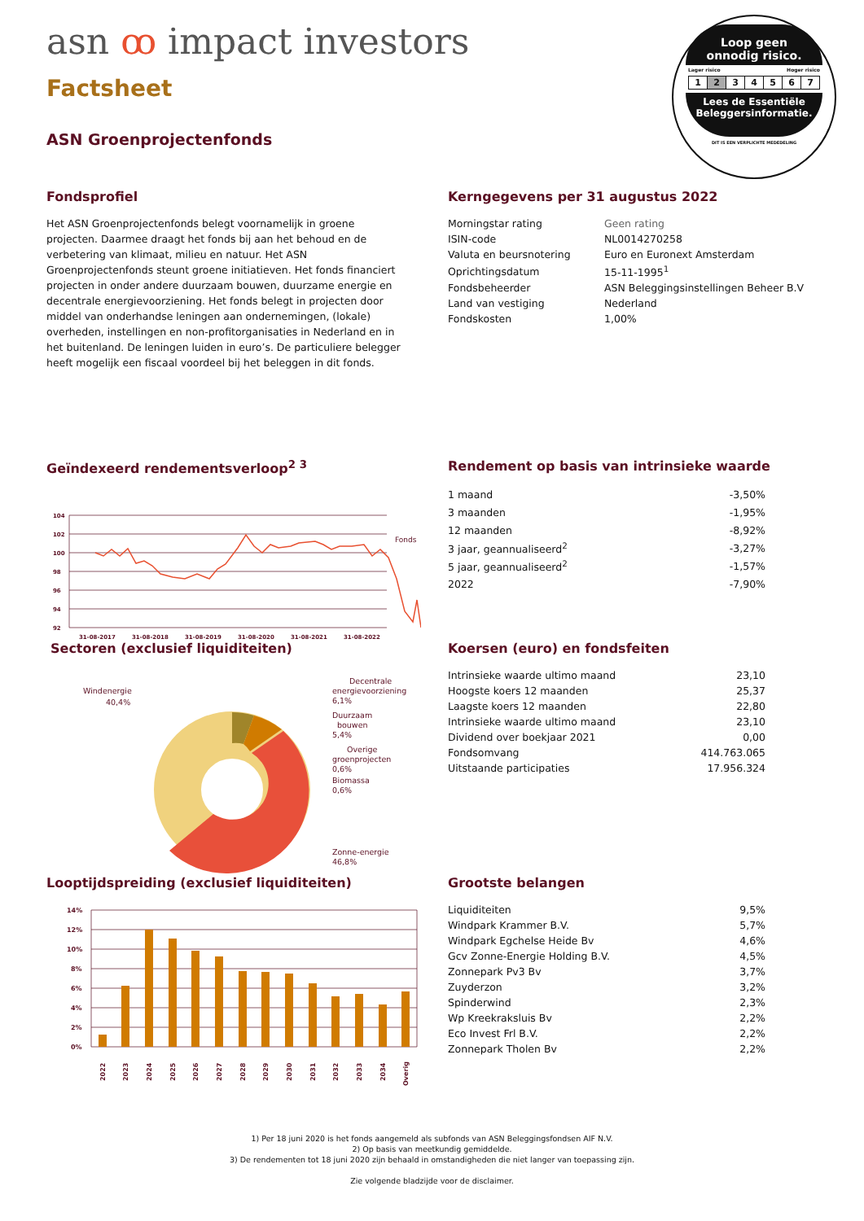asn ꝏ impact investors
Factsheet
ASN Groenprojectenfonds
Loop geen
onnodig risico.
Lager risico Hoger risico
| 1 | 2 | 3 | 4 | 5 | 6 | 7 |
Lees de Essentiële
Beleggersinformatie.
DIT IS EEN VERPLICHTE MEDEDELING
Fondsprofiel
Het ASN Groenprojectenfonds belegt voornamelijk in groene projecten. Daarmee draagt het fonds bij aan het behoud en de verbetering van klimaat, milieu en natuur. Het ASN Groenprojectenfonds steunt groene initiatieven. Het fonds financiert projecten in onder andere duurzaam bouwen, duurzame energie en decentrale energievoorziening. Het fonds belegt in projecten door middel van onderhandse leningen aan ondernemingen, (lokale) overheden, instellingen en non-profitorganisaties in Nederland en in het buitenland. De leningen luiden in euro’s. De particuliere belegger heeft mogelijk een fiscaal voordeel bij het beleggen in dit fonds.
Kerngegevens per 31 augustus 2022
| Morningstar rating | Geen rating |
| ISIN-code | NL0014270258 |
| Valuta en beursnotering | Euro en Euronext Amsterdam |
| Oprichtingsdatum | 15-11-1995<sup>1</sup> |
| Fondsbeheerder | ASN Beleggingsinstellingen Beheer B.V |
| Land van vestiging | Nederland |
| Fondskosten | 1,00% |
Geïndexeerd rendementsverloop<sup>2 3</sup>
104
102
100
98
96
94
92
31-08-2017
31-08-2018
31-08-2019
31-08-2020
31-08-2021
31-08-2022
Fonds
Rendement op basis van intrinsieke waarde
| 1 maand | -3,50% |
| 3 maanden | -1,95% |
| 12 maanden | -8,92% |
| 3 jaar, geannualiseerd<sup>2</sup> | -3,27% |
| 5 jaar, geannualiseerd<sup>2</sup> | -1,57% |
| 2022 | -7,90% |
Sectoren (exclusief liquiditeiten)
Windenergie
40,4%
Decentrale
energievoorziening
6,1%
Duurzaam
bouwen
5,4%
Overige
groenprojecten
0,6%
Biomassa
0,6%
Zonne-energie
46,8%
Koersen (euro) en fondsfeiten
| Intrinsieke waarde ultimo maand | 23,10 |
| Hoogste koers 12 maanden | 25,37 |
| Laagste koers 12 maanden | 22,80 |
| Intrinsieke waarde ultimo maand | 23,10 |
| Dividend over boekjaar 2021 | 0,00 |
| Fondsomvang | 414.763.065 |
| Uitstaande participaties | 17.956.324 |
Looptijdspreiding (exclusief liquiditeiten)
14%
12%
10%
8%
6%
4%
2%
0%
2022
2023
2024
2025
2026
2027
2028
2029
2030
2031
2032
2033
2034
Overig
Grootste belangen
| Liquiditeiten | 9,5% |
| Windpark Krammer B.V. | 5,7% |
| Windpark Egchelse Heide Bv | 4,6% |
| Gcv Zonne-Energie Holding B.V. | 4,5% |
| Zonnepark Pv3 Bv | 3,7% |
| Zuyderzon | 3,2% |
| Spinderwind | 2,3% |
| Wp Kreekraksluis Bv | 2,2% |
| Eco Invest Frl B.V. | 2,2% |
| Zonnepark Tholen Bv | 2,2% |
1) Per 18 juni 2020 is het fonds aangemeld als subfonds van ASN Beleggingsfondsen AIF N.V.
2) Op basis van meetkundig gemiddelde.
3) De rendementen tot 18 juni 2020 zijn behaald in omstandigheden die niet langer van toepassing zijn.
Zie volgende bladzijde voor de disclaimer.